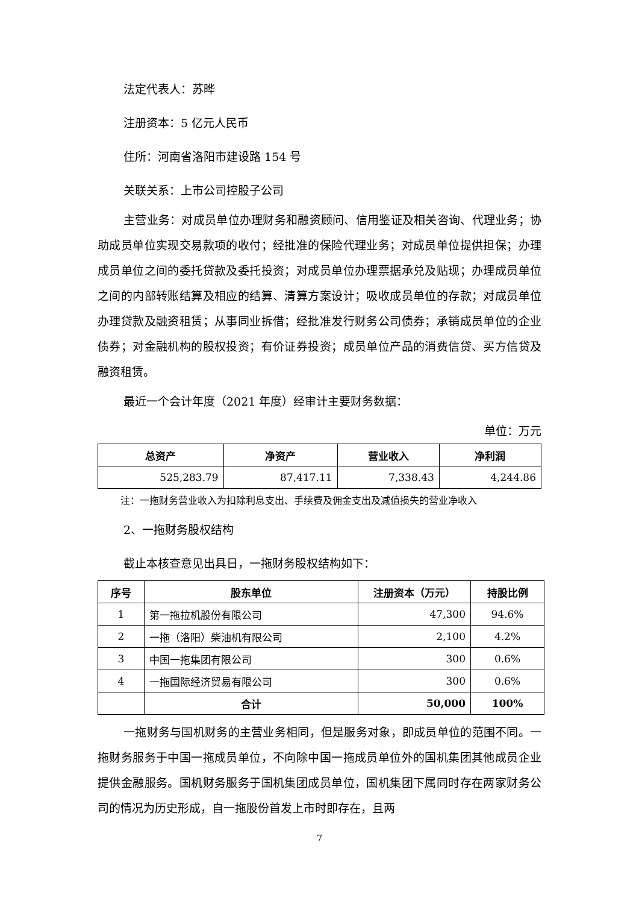法定代表人：苏晔
注册资本：5 亿元人民币
住所：河南省洛阳市建设路 154 号
关联关系：上市公司控股子公司
主营业务：对成员单位办理财务和融资顾问、信用鉴证及相关咨询、代理业务；协助成员单位实现交易款项的收付；经批准的保险代理业务；对成员单位提供担保；办理成员单位之间的委托贷款及委托投资；对成员单位办理票据承兑及贴现；办理成员单位之间的内部转账结算及相应的结算、清算方案设计；吸收成员单位的存款；对成员单位办理贷款及融资租赁；从事同业拆借；经批准发行财务公司债券；承销成员单位的企业债券；对金融机构的股权投资；有价证券投资；成员单位产品的消费信贷、买方信贷及融资租赁。
最近一个会计年度（2021 年度）经审计主要财务数据：
单位：万元
| 总资产 | 净资产 | 营业收入 | 净利润 |
| --- | --- | --- | --- |
| 525,283.79 | 87,417.11 | 7,338.43 | 4,244.86 |
注：一拖财务营业收入为扣除利息支出、手续费及佣金支出及减值损失的营业净收入
2、一拖财务股权结构
截止本核查意见出具日，一拖财务股权结构如下：
| 序号 | 股东单位 | 注册资本（万元） | 持股比例 |
| --- | --- | --- | --- |
| 1 | 第一拖拉机股份有限公司 | 47,300 | 94.6% |
| 2 | 一拖（洛阳）柴油机有限公司 | 2,100 | 4.2% |
| 3 | 中国一拖集团有限公司 | 300 | 0.6% |
| 4 | 一拖国际经济贸易有限公司 | 300 | 0.6% |
| | 合计 | 50,000 | 100% |
一拖财务与国机财务的主营业务相同，但是服务对象，即成员单位的范围不同。一拖财务服务于中国一拖成员单位，不向除中国一拖成员单位外的国机集团其他成员企业提供金融服务。国机财务服务于国机集团成员单位，国机集团下属同时存在两家财务公司的情况为历史形成，自一拖股份首发上市时即存在，且两
7